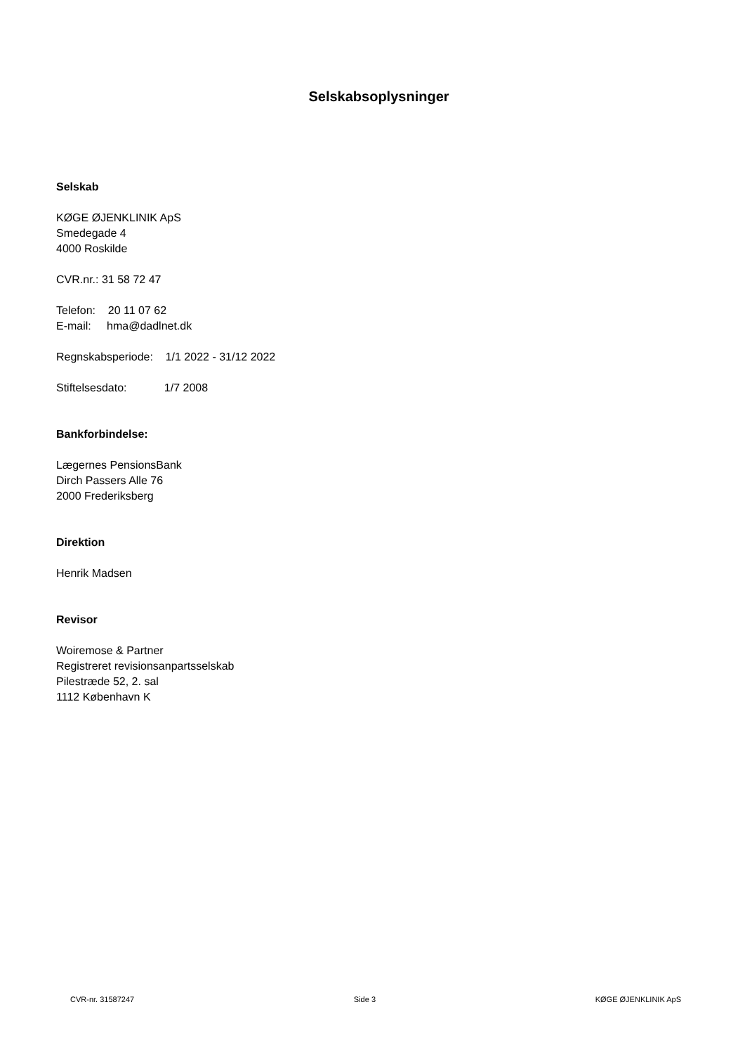Selskabsoplysninger
Selskab
KØGE ØJENKLINIK ApS
Smedegade 4
4000 Roskilde
CVR.nr.: 31 58 72 47
Telefon: 20 11 07 62
E-mail: hma@dadlnet.dk
Regnskabsperiode: 1/1 2022 - 31/12 2022
Stiftelsesdato: 1/7 2008
Bankforbindelse:
Lægernes PensionsBank
Dirch Passers Alle 76
2000 Frederiksberg
Direktion
Henrik Madsen
Revisor
Woiremose & Partner
Registreret revisionsanpartsselskab
Pilestræde 52, 2. sal
1112 København K
CVR-nr. 31587247 Side 3 KØGE ØJENKLINIK ApS